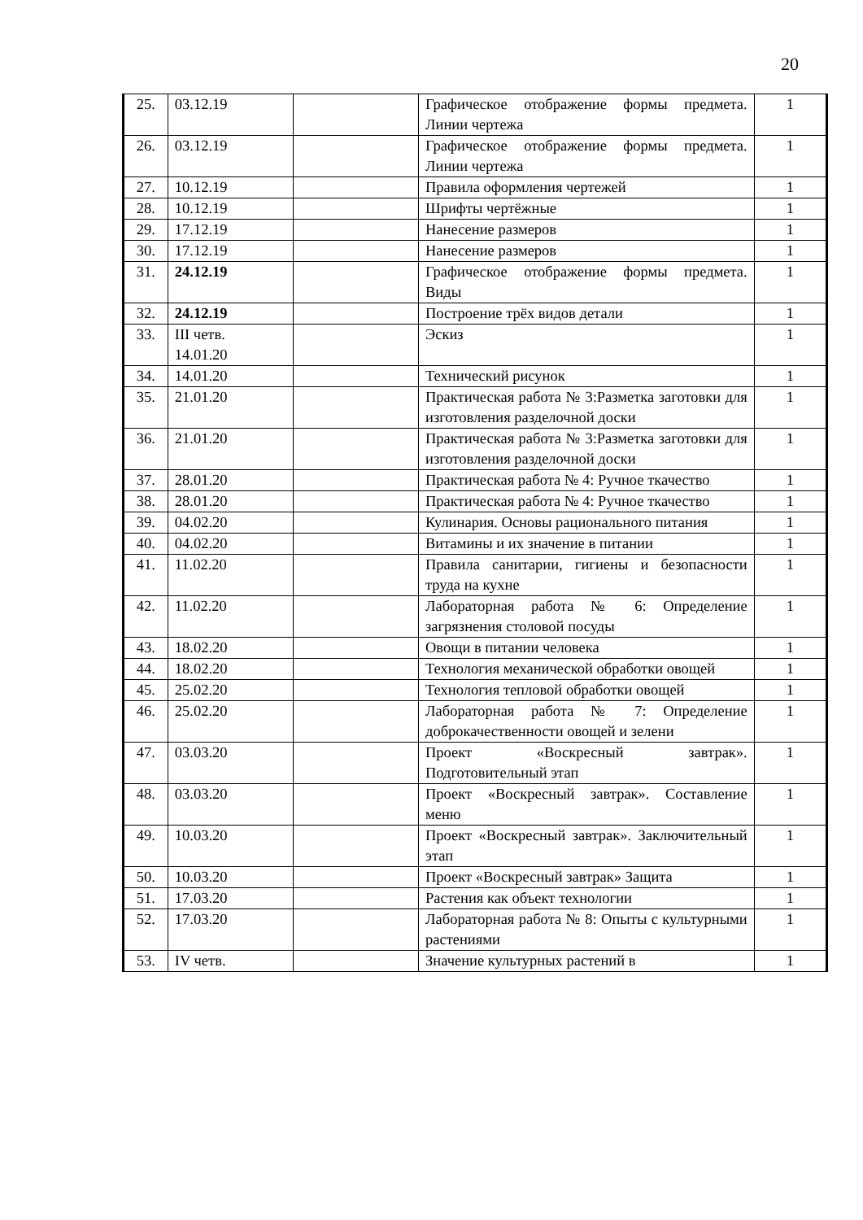20
| 25. | 03.12.19 | | Графическое отображение формы предмета. Линии чертежа | 1 |
| 26. | 03.12.19 | | Графическое отображение формы предмета. Линии чертежа | 1 |
| 27. | 10.12.19 | | Правила оформления чертежей | 1 |
| 28. | 10.12.19 | | Шрифты чертёжные | 1 |
| 29. | 17.12.19 | | Нанесение размеров | 1 |
| 30. | 17.12.19 | | Нанесение размеров | 1 |
| 31. | 24.12.19 | | Графическое отображение формы предмета. Виды | 1 |
| 32. | 24.12.19 | | Построение трёх видов детали | 1 |
| 33. | III четв. 14.01.20 | | Эскиз | 1 |
| 34. | 14.01.20 | | Технический рисунок | 1 |
| 35. | 21.01.20 | | Практическая работа № 3:Разметка заготовки для изготовления разделочной доски | 1 |
| 36. | 21.01.20 | | Практическая работа № 3:Разметка заготовки для изготовления разделочной доски | 1 |
| 37. | 28.01.20 | | Практическая работа № 4: Ручное ткачество | 1 |
| 38. | 28.01.20 | | Практическая работа № 4: Ручное ткачество | 1 |
| 39. | 04.02.20 | | Кулинария. Основы рационального питания | 1 |
| 40. | 04.02.20 | | Витамины и их значение в питании | 1 |
| 41. | 11.02.20 | | Правила санитарии, гигиены и безопасности труда на кухне | 1 |
| 42. | 11.02.20 | | Лабораторная работа № 6: Определение загрязнения столовой посуды | 1 |
| 43. | 18.02.20 | | Овощи в питании человека | 1 |
| 44. | 18.02.20 | | Технология механической обработки овощей | 1 |
| 45. | 25.02.20 | | Технология тепловой обработки овощей | 1 |
| 46. | 25.02.20 | | Лабораторная работа № 7: Определение доброкачественности овощей и зелени | 1 |
| 47. | 03.03.20 | | Проект «Воскресный завтрак». Подготовительный этап | 1 |
| 48. | 03.03.20 | | Проект «Воскресный завтрак». Составление меню | 1 |
| 49. | 10.03.20 | | Проект «Воскресный завтрак». Заключительный этап | 1 |
| 50. | 10.03.20 | | Проект «Воскресный завтрак» Защита | 1 |
| 51. | 17.03.20 | | Растения как объект технологии | 1 |
| 52. | 17.03.20 | | Лабораторная работа № 8: Опыты с культурными растениями | 1 |
| 53. | IV четв. | | Значение культурных растений в | 1 |